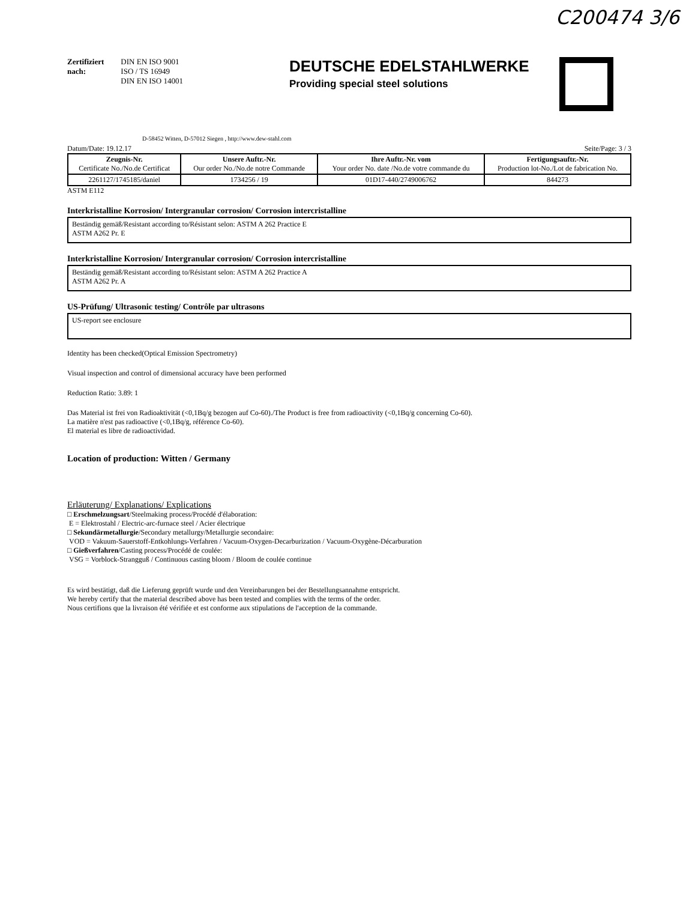C200474 3/6
Zertifiziert
nach:
DIN EN ISO 9001
ISO / TS 16949
DIN EN ISO 14001
DEUTSCHE EDELSTAHLWERKE
Providing special steel solutions
D-58452 Witten, D-57012 Siegen , http://www.dew-stahl.com
Datum/Date: 19.12.17 Seite/Page: 3 / 3
| Zeugnis-Nr. Certificate No./No.de Certificat | Unsere Auftr.-Nr. Our order No./No.de notre Commande | Ihre Auftr.-Nr. vom Your order No. date /No.de votre commande du | Fertigungsauftr.-Nr. Production lot-No./Lot de fabrication No. |
| --- | --- | --- | --- |
| 2261127/1745185/daniel | 1734256 / 19 | 01D17-440/2749006762 | 844273 |
ASTM E112
Interkristalline Korrosion/ Intergranular corrosion/ Corrosion intercristalline
Beständig gemäß/Resistant according to/Résistant selon: ASTM A 262 Practice E
ASTM A262 Pr. E
Interkristalline Korrosion/ Intergranular corrosion/ Corrosion intercristalline
Beständig gemäß/Resistant according to/Résistant selon: ASTM A 262 Practice A
ASTM A262 Pr. A
US-Prüfung/ Ultrasonic testing/ Contrôle par ultrasons
US-report see enclosure
Identity has been checked(Optical Emission Spectrometry)
Visual inspection and control of dimensional accuracy have been performed
Reduction Ratio: 3.89: 1
Das Material ist frei von Radioaktivität (<0,1Bq/g bezogen auf Co-60)./The Product is free from radioactivity (<0,1Bq/g concerning Co-60).
La matière n'est pas radioactive (<0,1Bq/g, référence Co-60).
El material es libre de radioactividad.
Location of production: Witten / Germany
Erläuterung/ Explanations/ Explications
□ Erschmelzungsart/Steelmaking process/Procédé d'élaboration:
E = Elektrostahl / Electric-arc-furnace steel / Acier électrique
□ Sekundärmetallurgie/Secondary metallurgy/Metallurgie secondaire:
VOD = Vakuum-Sauerstoff-Entkohlungs-Verfahren / Vacuum-Oxygen-Decarburization / Vacuum-Oxygène-Décarburation
□ Gießverfahren/Casting process/Procédé de coulée:
VSG = Vorblock-Strangguß / Continuous casting bloom / Bloom de coulée continue
Es wird bestätigt, daß die Lieferung geprüft wurde und den Vereinbarungen bei der Bestellungsannahme entspricht.
We hereby certify that the material described above has been tested and complies with the terms of the order.
Nous certifions que la livraison été vérifiée et est conforme aux stipulations de l'acception de la commande.